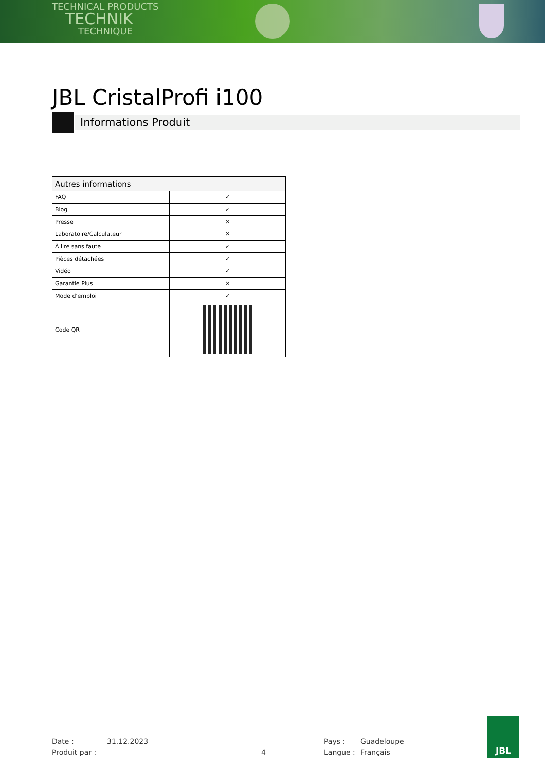TECHNICAL PRODUCTS
TECHNIK
TECHNIQUE
JBL CristalProfi i100
Informations Produit
| Autres informations | |
| --- | --- |
| FAQ | ✓ |
| Blog | ✓ |
| Presse | ✕ |
| Laboratoire/Calculateur | ✕ |
| À lire sans faute | ✓ |
| Pièces détachées | ✓ |
| Vidéo | ✓ |
| Garantie Plus | ✕ |
| Mode d'emploi | ✓ |
| Code QR | |
Date :
Produit par :
31.12.2023
4
Pays :
Langue :
Guadeloupe
Français
JBL